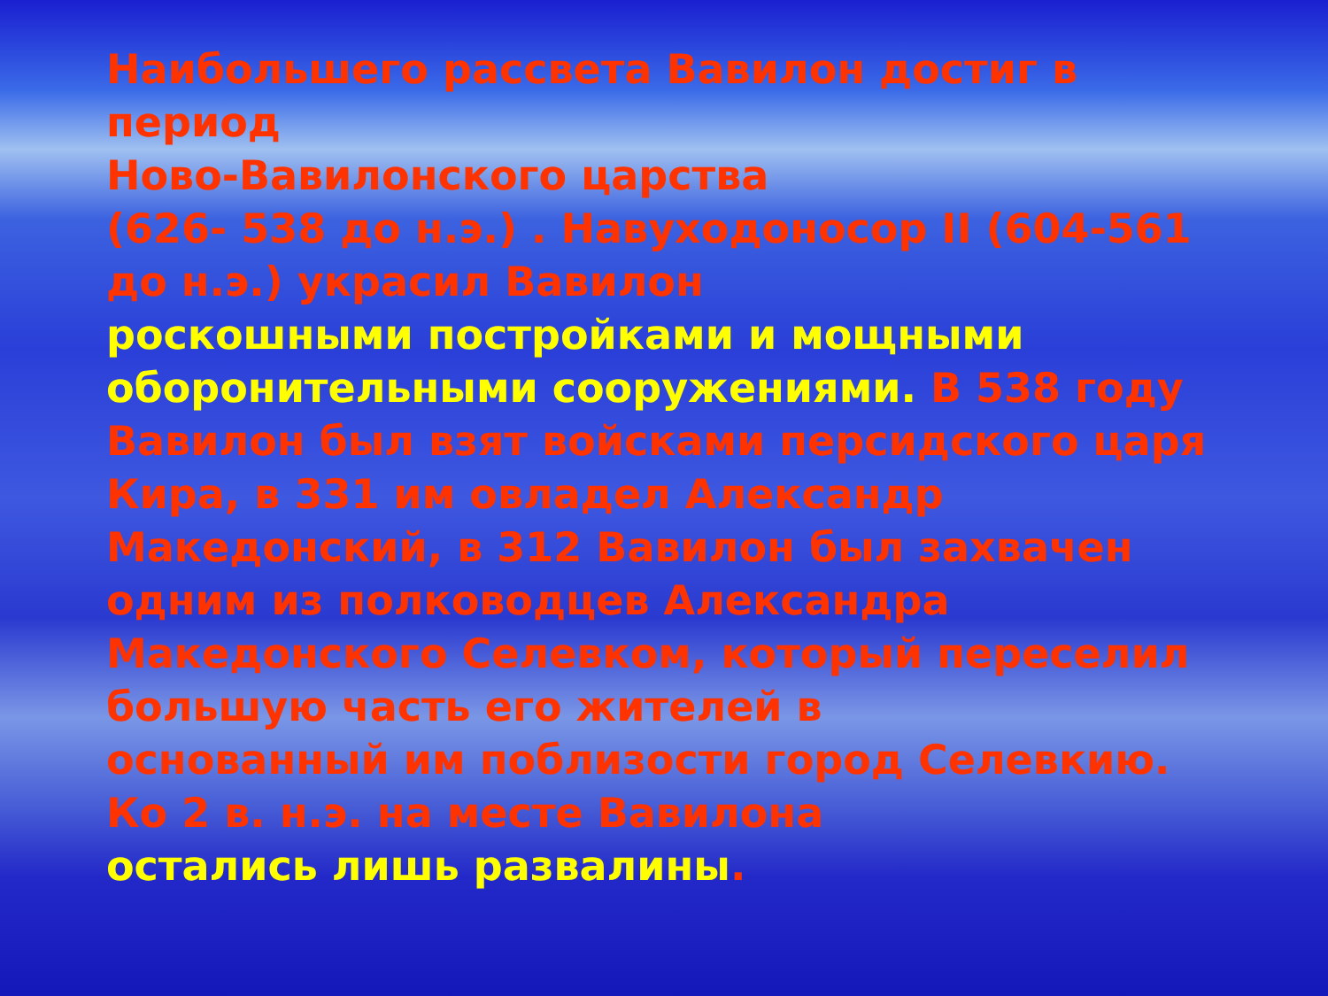Наибольшего рассвета Вавилон достиг в период
Ново-Вавилонского царства
(626- 538 до н.э.) . Навуходоносор II (604-561 до н.э.) украсил Вавилон
роскошными постройками и мощными оборонительными сооружениями. В 538 году Вавилон был взят войсками персидского царя Кира, в 331 им овладел Александр Македонский, в 312 Вавилон был захвачен одним из полководцев Александра
Македонского Селевком, который переселил большую часть его жителей в
основанный им поблизости город Селевкию. Ко 2 в. н.э. на месте Вавилона
остались лишь развалины.